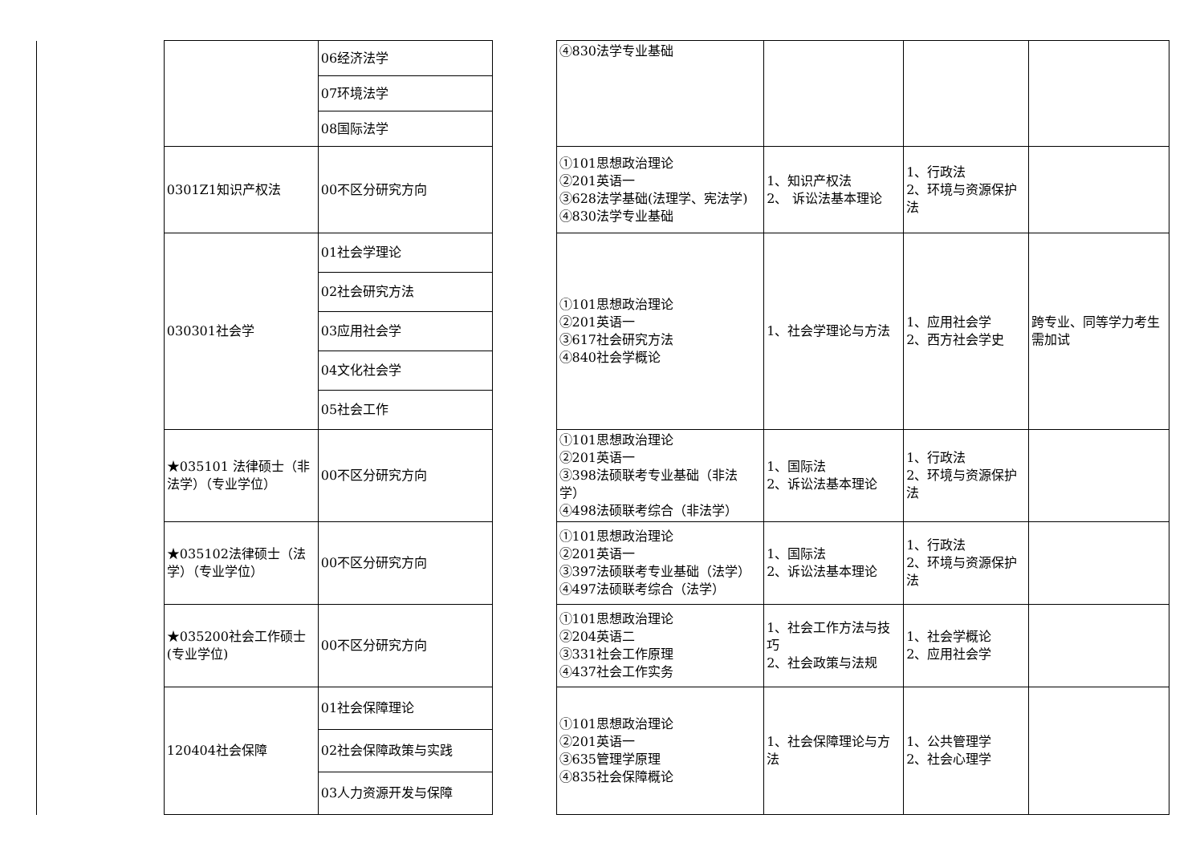| | | 06经济法学 | | ④830法学专业基础 | | | |
| | | 07环境法学 | | | | | |
| | | 08国际法学 | | | | | |
| | 0301Z1知识产权法 | 00不区分研究方向 | | ①101思想政治理论 ②201英语一 ③628法学基础(法理学、宪法学) ④830法学专业基础 | 1、知识产权法 2、 诉讼法基本理论 | 1、行政法 2、环境与资源保护法 | |
| | 030301社会学 | 01社会学理论 | | ①101思想政治理论 ②201英语一 ③617社会研究方法 ④840社会学概论 | 1、社会学理论与方法 | 1、应用社会学 2、西方社会学史 | 跨专业、同等学力考生需加试 |
| | | 02社会研究方法 | | | | | |
| | | 03应用社会学 | | | | | |
| | | 04文化社会学 | | | | | |
| | | 05社会工作 | | | | | |
| | ★035101 法律硕士（非法学）（专业学位） | 00不区分研究方向 | | ①101思想政治理论 ②201英语一 ③398法硕联考专业基础（非法学） ④498法硕联考综合（非法学） | 1、国际法 2、诉讼法基本理论 | 1、行政法 2、环境与资源保护法 | |
| | ★035102法律硕士（法学）（专业学位） | 00不区分研究方向 | | ①101思想政治理论 ②201英语一 ③397法硕联考专业基础（法学） ④497法硕联考综合（法学） | 1、国际法 2、诉讼法基本理论 | 1、行政法 2、环境与资源保护法 | |
| | ★035200社会工作硕士(专业学位) | 00不区分研究方向 | | ①101思想政治理论 ②204英语二 ③331社会工作原理 ④437社会工作实务 | 1、社会工作方法与技巧 2、社会政策与法规 | 1、社会学概论 2、应用社会学 | |
| | 120404社会保障 | 01社会保障理论 | | ①101思想政治理论 ②201英语一 ③635管理学原理 ④835社会保障概论 | 1、社会保障理论与方法 | 1、公共管理学 2、社会心理学 | |
| | | 02社会保障政策与实践 | | | | | |
| | | 03人力资源开发与保障 | | | | | |